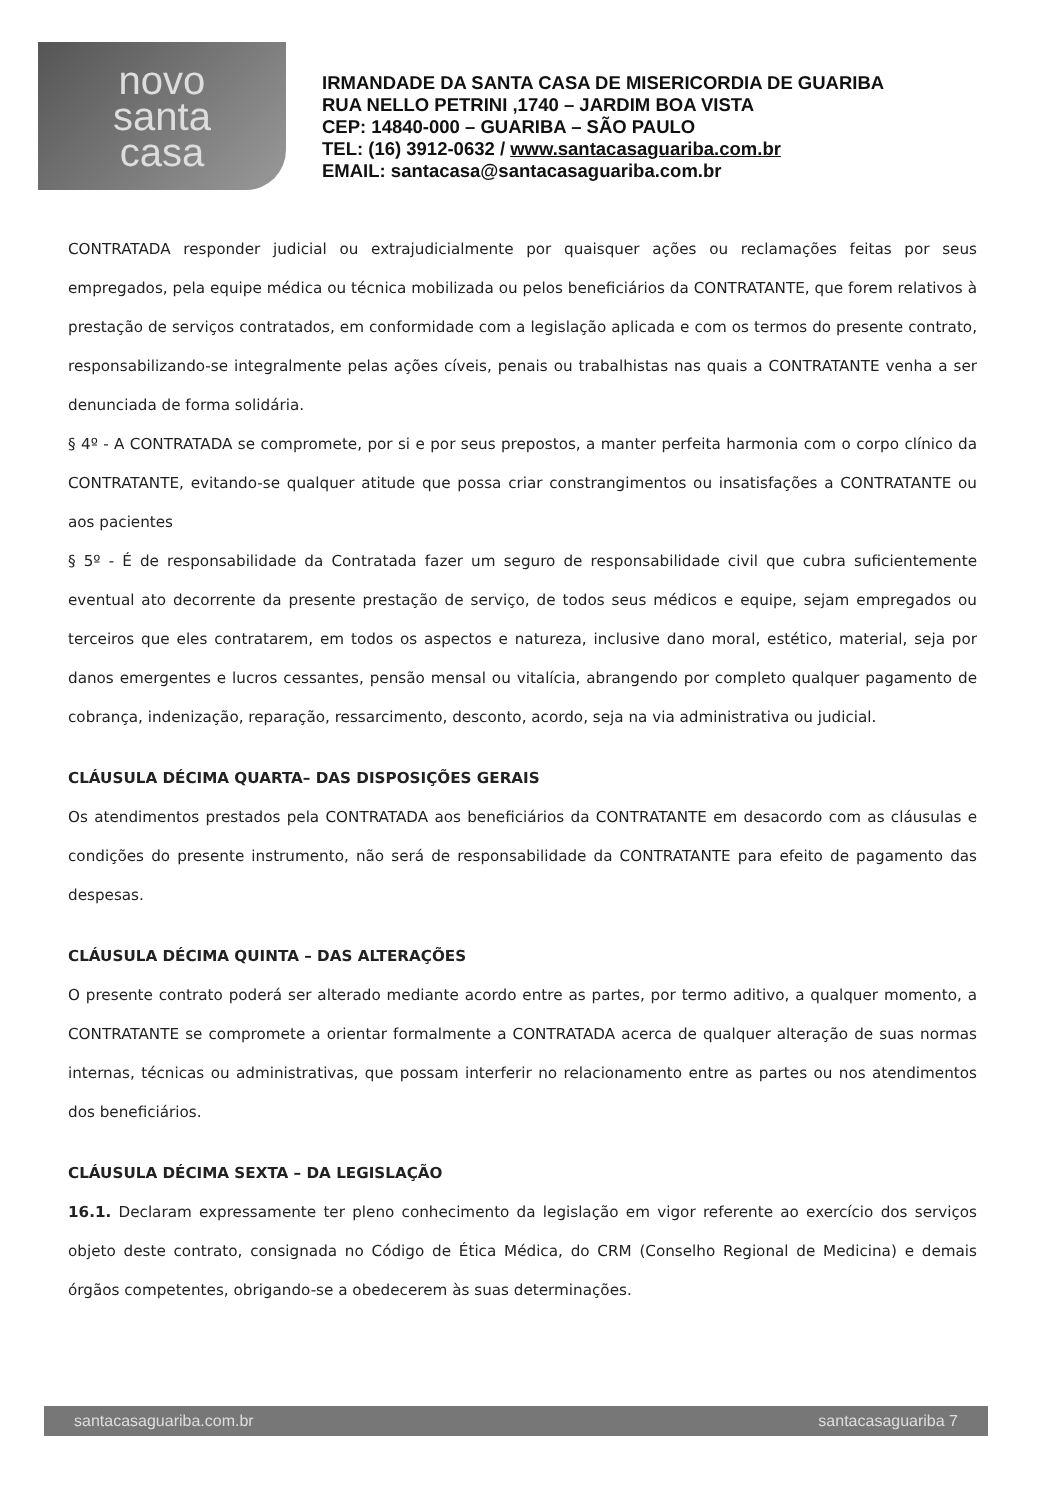novo
santa
casa
IRMANDADE DA SANTA CASA DE MISERICORDIA DE GUARIBA
RUA NELLO PETRINI ,1740 – JARDIM BOA VISTA
CEP: 14840-000 – GUARIBA – SÃO PAULO
TEL: (16) 3912-0632 / www.santacasaguariba.com.br
EMAIL: santacasa@santacasaguariba.com.br
CONTRATADA responder judicial ou extrajudicialmente por quaisquer ações ou reclamações feitas por seus empregados, pela equipe médica ou técnica mobilizada ou pelos beneficiários da CONTRATANTE, que forem relativos à prestação de serviços contratados, em conformidade com a legislação aplicada e com os termos do presente contrato, responsabilizando-se integralmente pelas ações cíveis, penais ou trabalhistas nas quais a CONTRATANTE venha a ser denunciada de forma solidária.
§ 4º - A CONTRATADA se compromete, por si e por seus prepostos, a manter perfeita harmonia com o corpo clínico da CONTRATANTE, evitando-se qualquer atitude que possa criar constrangimentos ou insatisfações a CONTRATANTE ou aos pacientes
§ 5º - É de responsabilidade da Contratada fazer um seguro de responsabilidade civil que cubra suficientemente eventual ato decorrente da presente prestação de serviço, de todos seus médicos e equipe, sejam empregados ou terceiros que eles contratarem, em todos os aspectos e natureza, inclusive dano moral, estético, material, seja por danos emergentes e lucros cessantes, pensão mensal ou vitalícia, abrangendo por completo qualquer pagamento de cobrança, indenização, reparação, ressarcimento, desconto, acordo, seja na via administrativa ou judicial.
CLÁUSULA DÉCIMA QUARTA– DAS DISPOSIÇÕES GERAIS
Os atendimentos prestados pela CONTRATADA aos beneficiários da CONTRATANTE em desacordo com as cláusulas e condições do presente instrumento, não será de responsabilidade da CONTRATANTE para efeito de pagamento das despesas.
CLÁUSULA DÉCIMA QUINTA – DAS ALTERAÇÕES
O presente contrato poderá ser alterado mediante acordo entre as partes, por termo aditivo, a qualquer momento, a CONTRATANTE se compromete a orientar formalmente a CONTRATADA acerca de qualquer alteração de suas normas internas, técnicas ou administrativas, que possam interferir no relacionamento entre as partes ou nos atendimentos dos beneficiários.
CLÁUSULA DÉCIMA SEXTA – DA LEGISLAÇÃO
16.1. Declaram expressamente ter pleno conhecimento da legislação em vigor referente ao exercício dos serviços objeto deste contrato, consignada no Código de Ética Médica, do CRM (Conselho Regional de Medicina) e demais órgãos competentes, obrigando-se a obedecerem às suas determinações.
santacasaguariba.com.br santacasaguariba 7